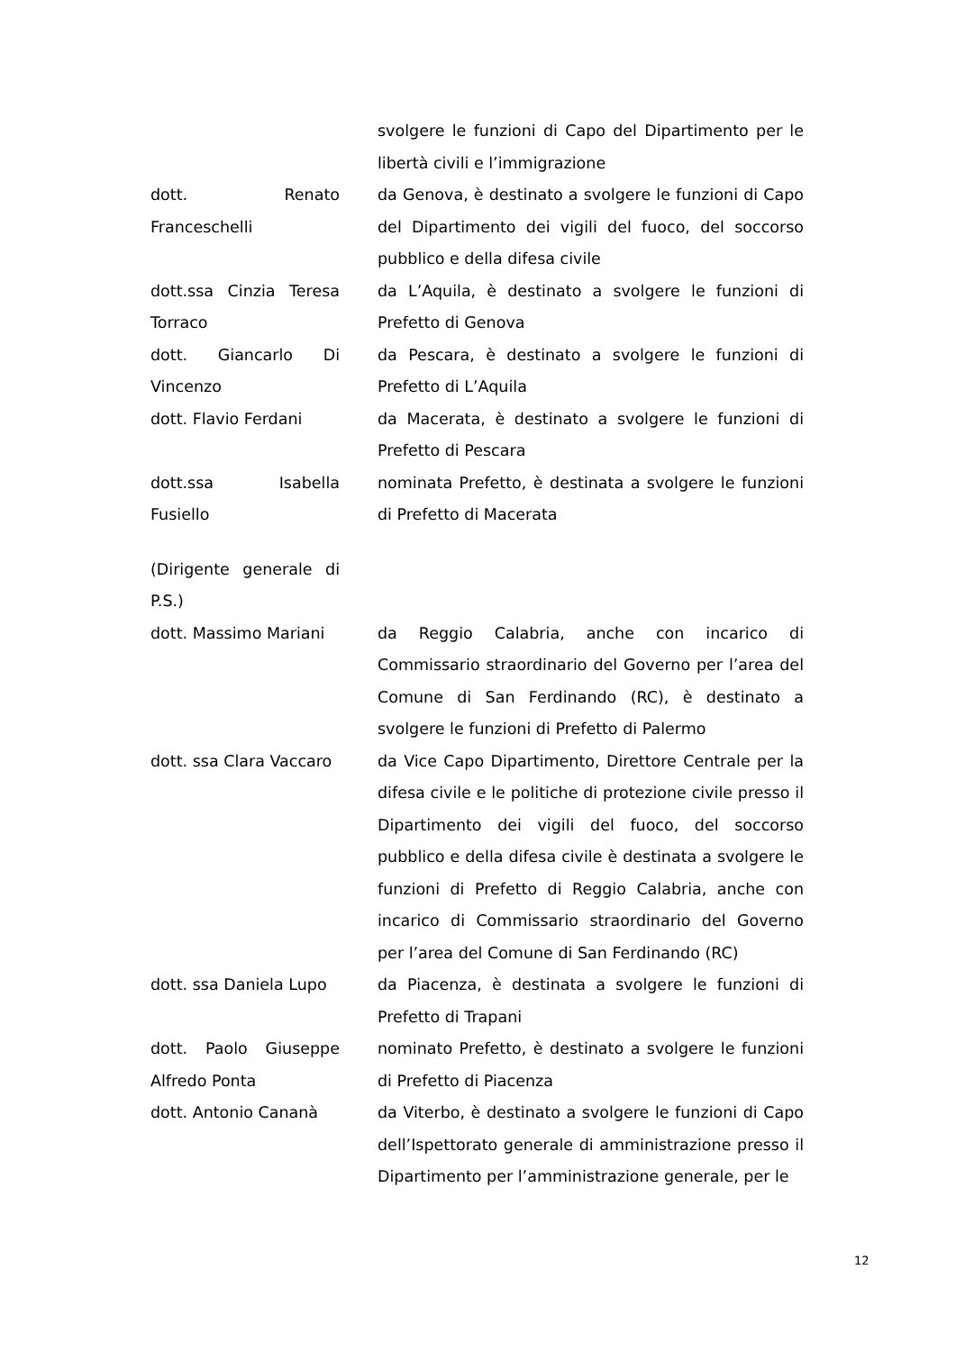| | svolgere le funzioni di Capo del Dipartimento per le libertà civili e l’immigrazione |
| dott. Renato Franceschelli | da Genova, è destinato a svolgere le funzioni di Capo del Dipartimento dei vigili del fuoco, del soccorso pubblico e della difesa civile |
| dott.ssa Cinzia Teresa Torraco | da L’Aquila, è destinato a svolgere le funzioni di Prefetto di Genova |
| dott. Giancarlo Di Vincenzo | da Pescara, è destinato a svolgere le funzioni di Prefetto di L’Aquila |
| dott. Flavio Ferdani | da Macerata, è destinato a svolgere le funzioni di Prefetto di Pescara |
| dott.ssa Isabella Fusiello | nominata Prefetto, è destinata a svolgere le funzioni di Prefetto di Macerata |
| (Dirigente generale di P.S.) | |
| dott. Massimo Mariani | da Reggio Calabria, anche con incarico di Commissario straordinario del Governo per l’area del Comune di San Ferdinando (RC), è destinato a svolgere le funzioni di Prefetto di Palermo |
| dott. ssa Clara Vaccaro | da Vice Capo Dipartimento, Direttore Centrale per la difesa civile e le politiche di protezione civile presso il Dipartimento dei vigili del fuoco, del soccorso pubblico e della difesa civile è destinata a svolgere le funzioni di Prefetto di Reggio Calabria, anche con incarico di Commissario straordinario del Governo per l’area del Comune di San Ferdinando (RC) |
| dott. ssa Daniela Lupo | da Piacenza, è destinata a svolgere le funzioni di Prefetto di Trapani |
| dott. Paolo Giuseppe Alfredo Ponta | nominato Prefetto, è destinato a svolgere le funzioni di Prefetto di Piacenza |
| dott. Antonio Cananà | da Viterbo, è destinato a svolgere le funzioni di Capo dell’Ispettorato generale di amministrazione presso il Dipartimento per l’amministrazione generale, per le |
12